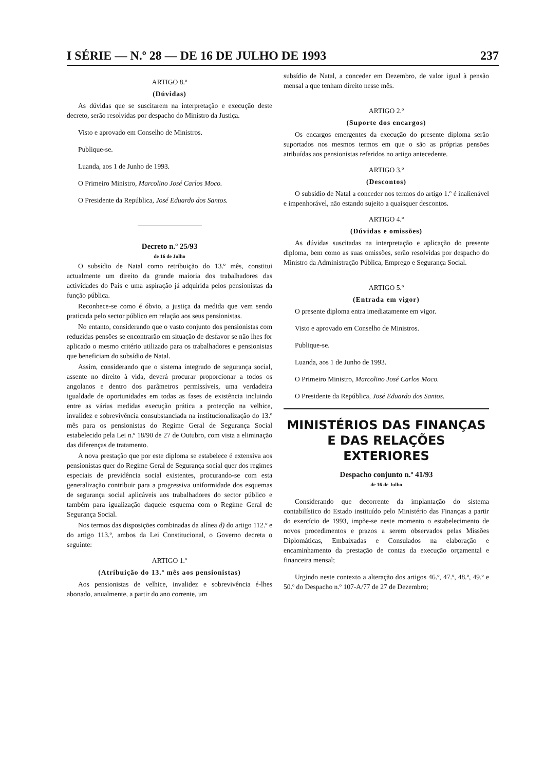I SÉRIE — N.º 28 — DE 16 DE JULHO DE 1993 237
ARTIGO 8.º
(Dúvidas)
As dúvidas que se suscitarem na interpretação e execução deste decreto, serão resolvidas por despacho do Ministro da Justiça.
Visto e aprovado em Conselho de Ministros.
Publique-se.
Luanda, aos 1 de Junho de 1993.
O Primeiro Ministro, Marcolino José Carlos Moco.
O Presidente da República, José Eduardo dos Santos.
Decreto n.º 25/93
de 16 de Julho
O subsídio de Natal como retribuição do 13.º mês, constitui actualmente um direito da grande maioria dos trabalhadores das actividades do País e uma aspiração já adquirida pelos pensionistas da função pública.
Reconhece-se como é óbvio, a justiça da medida que vem sendo praticada pelo sector público em relação aos seus pensionistas.
No entanto, considerando que o vasto conjunto dos pensionistas com reduzidas pensões se encontrarão em situação de desfavor se não lhes for aplicado o mesmo critério utilizado para os trabalhadores e pensionistas que beneficiam do subsídio de Natal.
Assim, considerando que o sistema integrado de segurança social, assente no direito à vida, deverá procurar proporcionar a todos os angolanos e dentro dos parâmetros permissíveis, uma verdadeira igualdade de oportunidades em todas as fases de existência incluindo entre as várias medidas execução prática a protecção na velhice, invalidez e sobrevivência consubstanciada na institucionalização do 13.º mês para os pensionistas do Regime Geral de Segurança Social estabelecido pela Lei n.º 18/90 de 27 de Outubro, com vista a eliminação das diferenças de tratamento.
A nova prestação que por este diploma se estabelece é extensiva aos pensionistas quer do Regime Geral de Segurança social quer dos regimes especiais de previdência social existentes, procurando-se com esta generalização contribuir para a progressiva uniformidade dos esquemas de segurança social aplicáveis aos trabalhadores do sector público e também para igualização daquele esquema com o Regime Geral de Segurança Social.
Nos termos das disposições combinadas da alínea d) do artigo 112.º e do artigo 113.º, ambos da Lei Constitucional, o Governo decreta o seguinte:
ARTIGO 1.º
(Atribuição do 13.º mês aos pensionistas)
Aos pensionistas de velhice, invalidez e sobrevivência é-lhes abonado, anualmente, a partir do ano corrente, um
subsídio de Natal, a conceder em Dezembro, de valor igual à pensão mensal a que tenham direito nesse mês.
ARTIGO 2.º
(Suporte dos encargos)
Os encargos emergentes da execução do presente diploma serão suportados nos mesmos termos em que o são as próprias pensões atribuídas aos pensionistas referidos no artigo antecedente.
ARTIGO 3.º
(Descontos)
O subsídio de Natal a conceder nos termos do artigo 1.º é inalienável e impenhorável, não estando sujeito a quaisquer descontos.
ARTIGO 4.º
(Dúvidas e omissões)
As dúvidas suscitadas na interpretação e aplicação do presente diploma, bem como as suas omissões, serão resolvidas por despacho do Ministro da Administração Pública, Emprego e Segurança Social.
ARTIGO 5.º
(Entrada em vigor)
O presente diploma entra imediatamente em vigor.
Visto e aprovado em Conselho de Ministros.
Publique-se.
Luanda, aos 1 de Junho de 1993.
O Primeiro Ministro, Marcolino José Carlos Moco.
O Presidente da República, José Eduardo dos Santos.
MINISTÉRIOS DAS FINANÇAS
E DAS RELAÇÕES EXTERIORES
Despacho conjunto n.º 41/93
de 16 de Julho
Considerando que decorrente da implantação do sistema contabilístico do Estado instituído pelo Ministério das Finanças a partir do exercício de 1993, impõe-se neste momento o estabelecimento de novos procedimentos e prazos a serem observados pelas Missões Diplomáticas, Embaixadas e Consulados na elaboração e encaminhamento da prestação de contas da execução orçamental e financeira mensal;
Urgindo neste contexto a alteração dos artigos 46.º, 47.º, 48.º, 49.º e 50.º do Despacho n.º 107-A/77 de 27 de Dezembro;